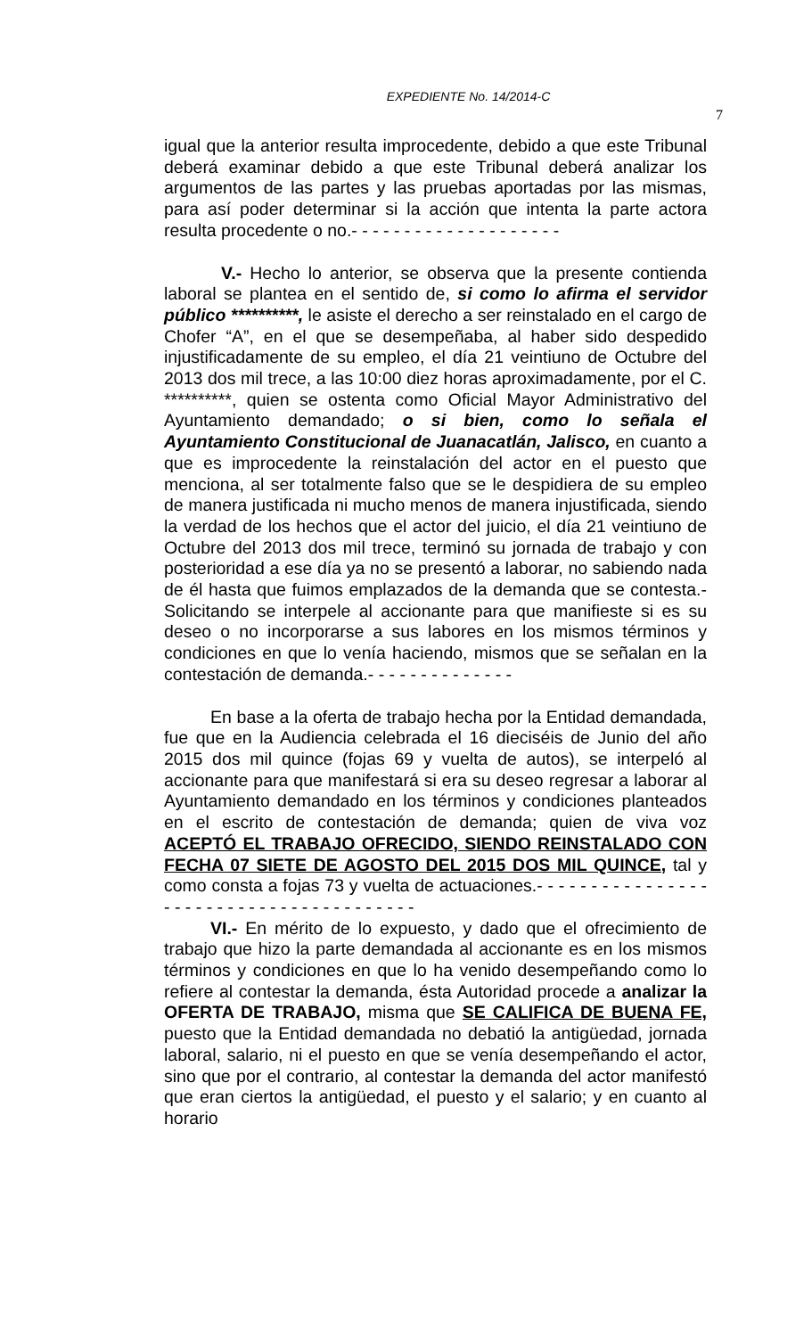EXPEDIENTE No. 14/2014-C
7
igual que la anterior resulta improcedente, debido a que este Tribunal deberá examinar debido a que este Tribunal deberá analizar los argumentos de las partes y las pruebas aportadas por las mismas, para así poder determinar si la acción que intenta la parte actora resulta procedente o no.- - - - - - - - - - - - - - - - - - - -
V.- Hecho lo anterior, se observa que la presente contienda laboral se plantea en el sentido de, si como lo afirma el servidor público **********, le asiste el derecho a ser reinstalado en el cargo de Chofer “A”, en el que se desempeñaba, al haber sido despedido injustificadamente de su empleo, el día 21 veintiuno de Octubre del 2013 dos mil trece, a las 10:00 diez horas aproximadamente, por el C. **********, quien se ostenta como Oficial Mayor Administrativo del Ayuntamiento demandado; o si bien, como lo señala el Ayuntamiento Constitucional de Juanacatlán, Jalisco, en cuanto a que es improcedente la reinstalación del actor en el puesto que menciona, al ser totalmente falso que se le despidiera de su empleo de manera justificada ni mucho menos de manera injustificada, siendo la verdad de los hechos que el actor del juicio, el día 21 veintiuno de Octubre del 2013 dos mil trece, terminó su jornada de trabajo y con posterioridad a ese día ya no se presentó a laborar, no sabiendo nada de él hasta que fuimos emplazados de la demanda que se contesta.- Solicitando se interpele al accionante para que manifieste si es su deseo o no incorporarse a sus labores en los mismos términos y condiciones en que lo venía haciendo, mismos que se señalan en la contestación de demanda.- - - - - - - - - - - - - -
En base a la oferta de trabajo hecha por la Entidad demandada, fue que en la Audiencia celebrada el 16 dieciséis de Junio del año 2015 dos mil quince (fojas 69 y vuelta de autos), se interpeló al accionante para que manifestará si era su deseo regresar a laborar al Ayuntamiento demandado en los términos y condiciones planteados en el escrito de contestación de demanda; quien de viva voz ACEPTÓ EL TRABAJO OFRECIDO, SIENDO REINSTALADO CON FECHA 07 SIETE DE AGOSTO DEL 2015 DOS MIL QUINCE, tal y como consta a fojas 73 y vuelta de actuaciones.- - - - - - - - - - - - - - - - - - - - - - - - - - - - - - - - - - - - - - - -
VI.- En mérito de lo expuesto, y dado que el ofrecimiento de trabajo que hizo la parte demandada al accionante es en los mismos términos y condiciones en que lo ha venido desempeñando como lo refiere al contestar la demanda, ésta Autoridad procede a analizar la OFERTA DE TRABAJO, misma que SE CALIFICA DE BUENA FE, puesto que la Entidad demandada no debatió la antigüedad, jornada laboral, salario, ni el puesto en que se venía desempeñando el actor, sino que por el contrario, al contestar la demanda del actor manifestó que eran ciertos la antigüedad, el puesto y el salario; y en cuanto al horario